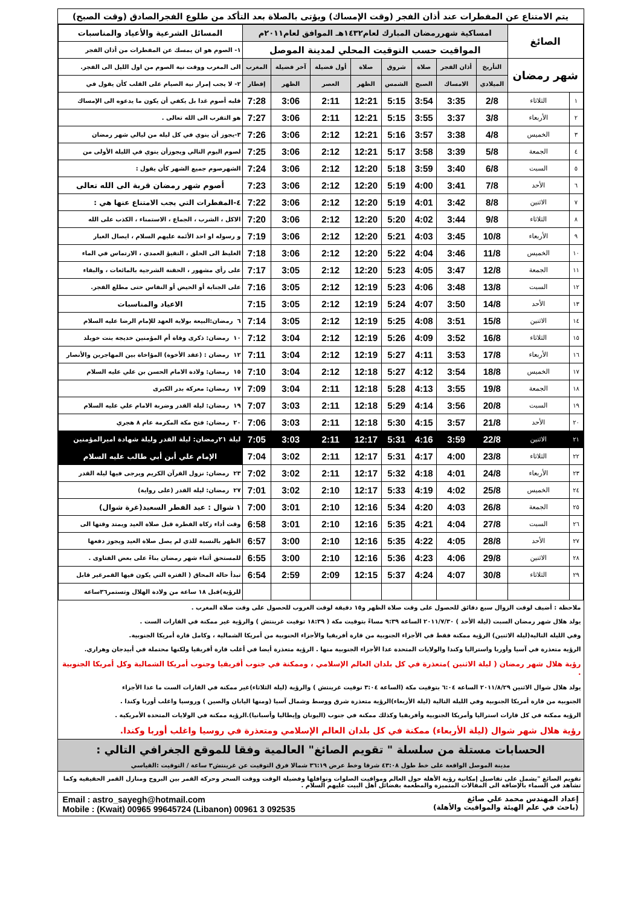يتم الامتناع عن المفطرات عند أذان الفجر (وقت الإمساك) ويؤتى بالصلاة بعد التأكد من طلوع الفجرالصادق (وقت الصبح)
| الصائغ | | امساكية شهررمضان المبارك لعام١٤٣٢هـ الموافق لعام٢٠١١م | | | | | | | | المسائل الشرعية والأعياد والمناسبات |
| | | المواقيت حسب التوقيت المحلي لمدينة الموصل | | | | | | | | ١- الصوم هو ان يمسك عن المفطرات من أذان الفجر |
| شهر رمضان | | التأريخ | أذان الفجر | صلاة | شروق | صلاة | أول فضيلة | آخر فضيلة | المغرب | الى المغرب ووقت نية الصوم من اول الليل الى الفجر. |
| | | الميلادي | الامساك | الصبح | الشمس | الظهر | العصر | الظهر | إفطار | ٢- لا يجب إمرار نية الصيام على القلب كأن يقول في |
| ١ | الثلاثاء | 2/8 | 3:35 | 3:54 | 5:15 | 12:21 | 2:11 | 3:06 | 7:28 | قلبه أصوم غدا بل يكفي أن يكون ما يدعوه الى الإمساك |
| ٢ | الأربعاء | 3/8 | 3:37 | 3:55 | 5:15 | 12:21 | 2:11 | 3:06 | 7:27 | هو التقرب الى الله تعالى . |
| ٣ | الخميس | 4/8 | 3:38 | 3:57 | 5:16 | 12:21 | 2:12 | 3:06 | 7:26 | ٣-يجوز أن ينوي في كل ليلة من ليالي شهر رمضان |
| ٤ | الجمعة | 5/8 | 3:39 | 3:58 | 5:17 | 12:21 | 2:12 | 3:06 | 7:25 | لصوم اليوم التالي ويجوزأن ينوي في الليلة الأولى من |
| ٥ | السبت | 6/8 | 3:40 | 3:59 | 5:18 | 12:20 | 2:12 | 3:06 | 7:24 | الشهرصوم جميع الشهر كأن يقول : |
| ٦ | الأحد | 7/8 | 3:41 | 4:00 | 5:19 | 12:20 | 2:12 | 3:06 | 7:23 | أصوم شهر رمضان قربة الى الله تعالى |
| ٧ | الاثنين | 8/8 | 3:42 | 4:01 | 5:19 | 12:20 | 2:12 | 3:06 | 7:22 | ٤-المفطرات التي يجب الامتناع عنها هي : |
| ٨ | الثلاثاء | 9/8 | 3:44 | 4:02 | 5:20 | 12:20 | 2:12 | 3:06 | 7:20 | الاكل ، الشرب ، الجماع ، الاستمناء ، الكذب على الله |
| ٩ | الأربعاء | 10/8 | 3:45 | 4:03 | 5:21 | 12:20 | 2:12 | 3:06 | 7:19 | و رسوله او احد الأئمة عليهم السلام ، ايصال الغبار |
| ١٠ | الخميس | 11/8 | 3:46 | 4:04 | 5:22 | 12:20 | 2:12 | 3:06 | 7:18 | الغليظ الى الحلق ، التقيؤ العمدي ، الارتماس في الماء |
| ١١ | الجمعة | 12/8 | 3:47 | 4:05 | 5:23 | 12:20 | 2:12 | 3:05 | 7:17 | على رأي مشهور ، الحقنة الشرجية بالمائعات ، والبقاء |
| ١٢ | السبت | 13/8 | 3:48 | 4:06 | 5:23 | 12:19 | 2:12 | 3:05 | 7:16 | على الجنابة أو الحيض أو النفاس حتى مطلع الفجر. |
| ١٣ | الأحد | 14/8 | 3:50 | 4:07 | 5:24 | 12:19 | 2:12 | 3:05 | 7:15 | الاعياد والمناسبات |
| ١٤ | الاثنين | 15/8 | 3:51 | 4:08 | 5:25 | 12:19 | 2:12 | 3:05 | 7:14 | ٦ رمضان:البيعة بولاية العهد للإمام الرضا عليه السلام |
| ١٥ | الثلاثاء | 16/8 | 3:52 | 4:09 | 5:26 | 12:19 | 2:12 | 3:04 | 7:12 | ١٠ رمضان: ذكرى وفاة أم المؤمنين خديجة بنت خويلد |
| ١٦ | الأربعاء | 17/8 | 3:53 | 4:11 | 5:27 | 12:19 | 2:12 | 3:04 | 7:11 | ١٢ رمضان : (عقد الأخوة) المؤاخاة بين المهاجرين والأنصار |
| ١٧ | الخميس | 18/8 | 3:54 | 4:12 | 5:27 | 12:18 | 2:12 | 3:04 | 7:10 | ١٥ رمضان: ولادة الامام الحسن بن علي عليه السلام |
| ١٨ | الجمعة | 19/8 | 3:55 | 4:13 | 5:28 | 12:18 | 2:11 | 3:04 | 7:09 | ١٧ رمضان: معركة بدر الكبرى |
| ١٩ | السبت | 20/8 | 3:56 | 4:14 | 5:29 | 12:18 | 2:11 | 3:03 | 7:07 | ١٩ رمضان: ليلة القدر وضربة الامام علي عليه السلام |
| ٢٠ | الأحد | 21/8 | 3:57 | 4:15 | 5:30 | 12:18 | 2:11 | 3:03 | 7:06 | ٢٠ رمضان: فتح مكة المكرمة عام ٨ هجري |
| ٢١ | الاثنين | 22/8 | 3:59 | 4:16 | 5:31 | 12:17 | 2:11 | 3:03 | 7:05 | ليلة ٢١رمضان: ليلة القدر وليلة شهادة اميرالمؤمنين |
| ٢٢ | الثلاثاء | 23/8 | 4:00 | 4:17 | 5:31 | 12:17 | 2:11 | 3:02 | 7:04 | الإمام علي أبن أبي طالب عليه السلام |
| ٢٣ | الأربعاء | 24/8 | 4:01 | 4:18 | 5:32 | 12:17 | 2:11 | 3:02 | 7:02 | ٢٣ رمضان: نزول القرآن الكريم ويرجى فيها ليلة القدر |
| ٢٤ | الخميس | 25/8 | 4:02 | 4:19 | 5:33 | 12:17 | 2:10 | 3:02 | 7:01 | ٢٧ رمضان: ليلة القدر (على رواية) |
| ٢٥ | الجمعة | 26/8 | 4:03 | 4:20 | 5:34 | 12:16 | 2:10 | 3:01 | 7:00 | ١ شوال : عيد الفطر السعيد(غرة شوال) |
| ٢٦ | السبت | 27/8 | 4:04 | 4:21 | 5:35 | 12:16 | 2:10 | 3:01 | 6:58 | وقت أداء زكاة الفطرة قبل صلاة العيد ويمتد وقتها الى |
| ٢٧ | الأحد | 28/8 | 4:05 | 4:22 | 5:35 | 12:16 | 2:10 | 3:00 | 6:57 | الظهر بالنسبة للذي لم يصل صلاة العيد ويجوز دفعها |
| ٢٨ | الاثنين | 29/8 | 4:06 | 4:23 | 5:36 | 12:16 | 2:10 | 3:00 | 6:55 | للمستحق أثناء شهر رمضان بناءً على بعض الفتاوى . |
| ٢٩ | الثلاثاء | 30/8 | 4:07 | 4:24 | 5:37 | 12:15 | 2:09 | 2:59 | 6:54 | تبدأ حالة المحاق ( الفترة التي يكون فيها القمرغير قابل |
| | | | | | | | | | | للرؤية)قبل ١٨ ساعة من ولادة الهلال وتستمر٣٦ساعة |
ملاحظة : أضيف لوقت الزوال سبع دقائق للحصول على وقت صلاة الظهر و١٥ دقيقة لوقت الغروب للحصول على وقت صلاة المغرب .
يولد هلال شهر رمضان السبت (ليلة الأحد ) ٢٠١١/٧/٣٠ الساعة ٩:٣٩ مساءً بتوقيت مكة ( ١٨:٣٩ توقيت غرينتش ) والرؤية غير ممكنة في القارات الست .
وفي الليلة التالية(ليلة الاثنين) الرؤية ممكنة فقط في الأجزاء الجنوبية من قارة أفريقيا والأجزاء الحنوبية من أمريكا الشمالية ، وكامل قارة أمريكا الجنوبية.
الرؤية متعذرة في آسيا وأوربا واستراليا وكندا والولايات المتحدة عدا الأجزاء الجنوبية منها . الرؤية متعذرة أيضا في أغلب قارة أفريقيا ولكنها محتملة في أبيدجان وهراري.
رؤية هلال شهر رمضان ( ليلة الاثنين )متعذرة في كل بلدان العالم الإسلامي ، وممكنة في جنوب أفريقيا وجنوب أمريكا الشمالية وكل أمريكا الجنوبية .
يولد هلال شوال الاثنين ٢٠١١/٨/٢٩ الساعة ٦:٠٤ بتوقيت مكة (الساعة ٣:٠٤ توقيت غرينتش ) والرؤية (ليلة الثلاثاء)غير ممكنة في القارات الست ما عدا الأجزاء
الجنوبية من قارة أمريكا الجنوبية وفي الليلة التالية (ليلة الأربعاء)الرؤية متعذرة شرق ووسط وشمال آسيا (ومنها اليابان والصين ) وروسيا واغلب أوربا وكندا .
الرؤية ممكنة في كل قارات استراليا وأمريكا الجنوبية وأفريقيا وكذلك ممكنة في جنوب (اليونان وإيطاليا وأسبانيا).الرؤية ممكنة في الولايات المتحدة الأمريكية .
رؤية هلال شهر شوال (ليلة الأربعاء) ممكنة في كل بلدان العالم الإسلامي ومتعذرة في روسيا واغلب أوربا وكندا.
الحسابات مستلة من سلسلة " تقويم الصائغ" العالمية وفقا للموقع الجغرافي التالي :
مدينة الموصل الواقعة على خط طول ٤٣:٠٨ شرقا وخط عرض ٣٦:١٩ شمالا فرق التوقيت عن غرينتش٣ ساعة / التوقيت :القياسي
تقويم الصائغ "يشمل على تفاصيل إمكانية رؤية الأهلة حول العالم ومواقيت الصلوات ونوافلها وفضيلة الوقت ووقت السحر وحركة القمر بين البروج ومنازل القمر الحقيقية وكما تشاهد في السماء بالإضافة الى المقالات المتميزة والمطعمة بفضائل أهل البيت عليهم السلام .
إعداد المهندس محمد علي صائغ
(باحث في علم الهيئة والمواقيت والأهلة)
Email : astro_sayegh@hotmail.com
Mobile : (Kwait) 00965 99645724 (Libanon) 00961 3 092535